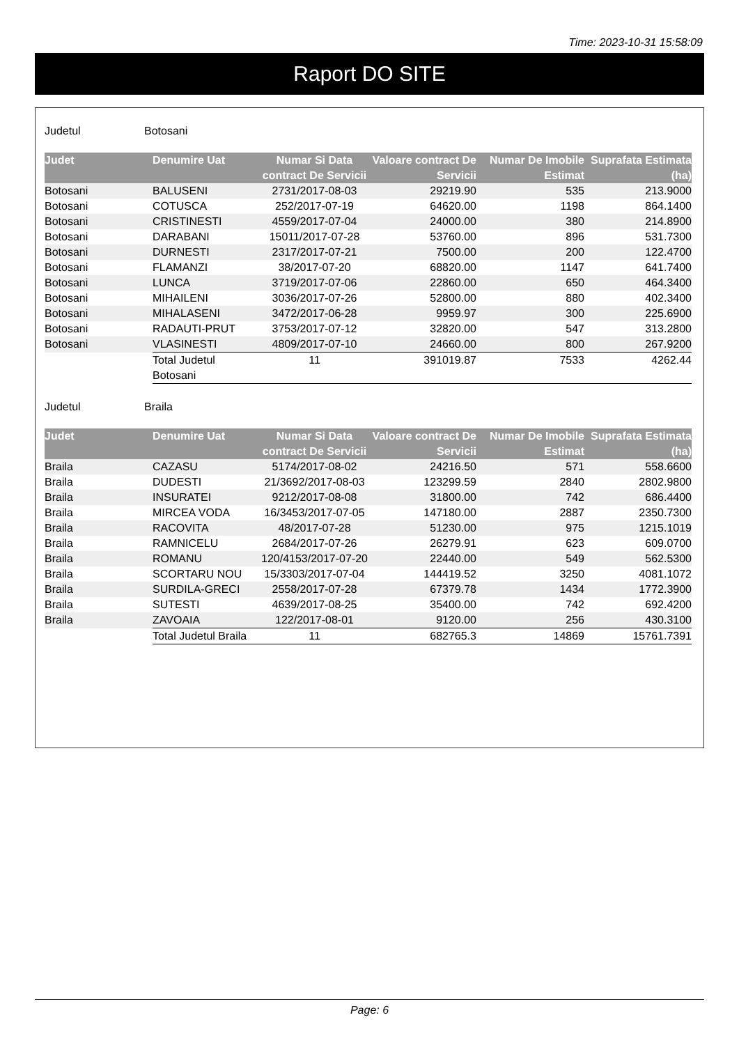Time: 2023-10-31 15:58:09
Raport DO SITE
Judetul Botosani
| Judet | Denumire Uat | Numar Si Data contract De Servicii | Valoare contract De Servicii | Numar De Imobile Estimat | Suprafata Estimata (ha) |
| --- | --- | --- | --- | --- | --- |
| Botosani | BALUSENI | 2731/2017-08-03 | 29219.90 | 535 | 213.9000 |
| Botosani | COTUSCA | 252/2017-07-19 | 64620.00 | 1198 | 864.1400 |
| Botosani | CRISTINESTI | 4559/2017-07-04 | 24000.00 | 380 | 214.8900 |
| Botosani | DARABANI | 15011/2017-07-28 | 53760.00 | 896 | 531.7300 |
| Botosani | DURNESTI | 2317/2017-07-21 | 7500.00 | 200 | 122.4700 |
| Botosani | FLAMANZI | 38/2017-07-20 | 68820.00 | 1147 | 641.7400 |
| Botosani | LUNCA | 3719/2017-07-06 | 22860.00 | 650 | 464.3400 |
| Botosani | MIHAILENI | 3036/2017-07-26 | 52800.00 | 880 | 402.3400 |
| Botosani | MIHALASENI | 3472/2017-06-28 | 9959.97 | 300 | 225.6900 |
| Botosani | RADAUTI-PRUT | 3753/2017-07-12 | 32820.00 | 547 | 313.2800 |
| Botosani | VLASINESTI | 4809/2017-07-10 | 24660.00 | 800 | 267.9200 |
| | Total Judetul Botosani | 11 | 391019.87 | 7533 | 4262.44 |
Judetul Braila
| Judet | Denumire Uat | Numar Si Data contract De Servicii | Valoare contract De Servicii | Numar De Imobile Estimat | Suprafata Estimata (ha) |
| --- | --- | --- | --- | --- | --- |
| Braila | CAZASU | 5174/2017-08-02 | 24216.50 | 571 | 558.6600 |
| Braila | DUDESTI | 21/3692/2017-08-03 | 123299.59 | 2840 | 2802.9800 |
| Braila | INSURATEI | 9212/2017-08-08 | 31800.00 | 742 | 686.4400 |
| Braila | MIRCEA VODA | 16/3453/2017-07-05 | 147180.00 | 2887 | 2350.7300 |
| Braila | RACOVITA | 48/2017-07-28 | 51230.00 | 975 | 1215.1019 |
| Braila | RAMNICELU | 2684/2017-07-26 | 26279.91 | 623 | 609.0700 |
| Braila | ROMANU | 120/4153/2017-07-20 | 22440.00 | 549 | 562.5300 |
| Braila | SCORTARU NOU | 15/3303/2017-07-04 | 144419.52 | 3250 | 4081.1072 |
| Braila | SURDILA-GRECI | 2558/2017-07-28 | 67379.78 | 1434 | 1772.3900 |
| Braila | SUTESTI | 4639/2017-08-25 | 35400.00 | 742 | 692.4200 |
| Braila | ZAVOAIA | 122/2017-08-01 | 9120.00 | 256 | 430.3100 |
| | Total Judetul Braila | 11 | 682765.3 | 14869 | 15761.7391 |
Page: 6